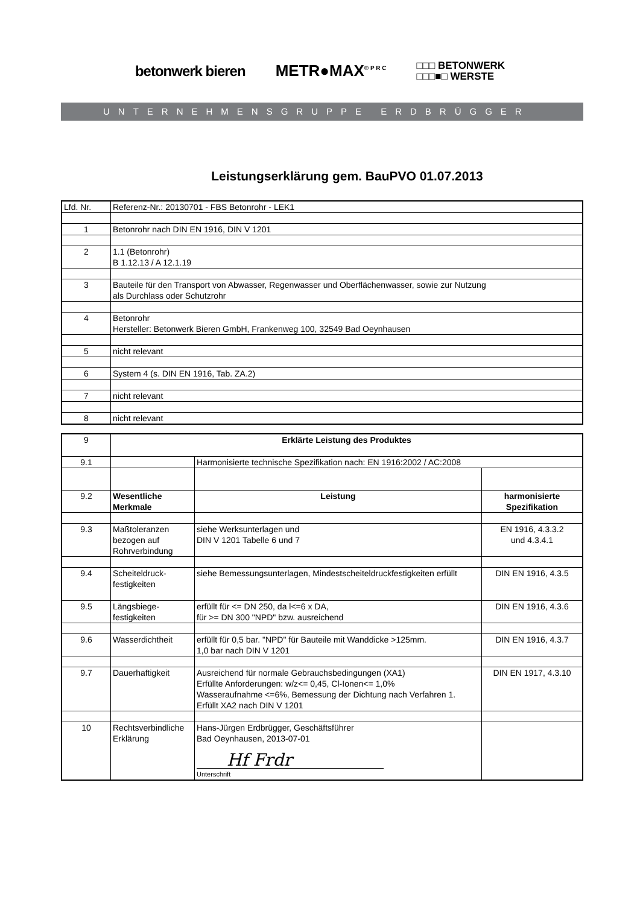betonwerk bieren METR●MAX<sup>® P R C</sup>
□□□ BETONWERK
□□□■□ WERSTE
UNTERNEHMENSGRUPPE ERDBRÜGGER
Leistungserklärung gem. BauPVO 01.07.2013
| Lfd. Nr. | Referenz-Nr.: 20130701 - FBS Betonrohr - LEK1 |
| 1 | Betonrohr nach DIN EN 1916, DIN V 1201 |
| 2 | 1.1 (Betonrohr) B 1.12.13 / A 12.1.19 |
| 3 | Bauteile für den Transport von Abwasser, Regenwasser und Oberflächenwasser, sowie zur Nutzung als Durchlass oder Schutzrohr |
| 4 | Betonrohr Hersteller: Betonwerk Bieren GmbH, Frankenweg 100, 32549 Bad Oeynhausen |
| 5 | nicht relevant |
| 6 | System 4 (s. DIN EN 1916, Tab. ZA.2) |
| 7 | nicht relevant |
| 8 | nicht relevant |
| 9 | Erklärte Leistung des Produktes | | |
| 9.1 | | Harmonisierte technische Spezifikation nach: EN 1916:2002 / AC:2008 | |
| 9.2 | Wesentliche Merkmale | Leistung | harmonisierte Spezifikation |
| 9.3 | Maßtoleranzen bezogen auf Rohrverbindung | siehe Werksunterlagen und DIN V 1201 Tabelle 6 und 7 | EN 1916, 4.3.3.2 und 4.3.4.1 |
| 9.4 | Scheiteldruck- festigkeiten | siehe Bemessungsunterlagen, Mindestscheiteldruckfestigkeiten erfüllt | DIN EN 1916, 4.3.5 |
| 9.5 | Längsbiege- festigkeiten | erfüllt für <= DN 250, da l<=6 x DA, für >= DN 300 "NPD" bzw. ausreichend | DIN EN 1916, 4.3.6 |
| 9.6 | Wasserdichtheit | erfüllt für 0,5 bar. "NPD" für Bauteile mit Wanddicke >125mm. 1,0 bar nach DIN V 1201 | DIN EN 1916, 4.3.7 |
| 9.7 | Dauerhaftigkeit | Ausreichend für normale Gebrauchsbedingungen (XA1) Erfüllte Anforderungen: w/z<= 0,45, Cl-Ionen<= 1,0% Wasseraufnahme <=6%, Bemessung der Dichtung nach Verfahren 1. Erfüllt XA2 nach DIN V 1201 | DIN EN 1917, 4.3.10 |
| 10 | Rechtsverbindliche Erklärung | Hans-Jürgen Erdbrügger, Geschäftsführer Bad Oeynhausen, 2013-07-01 Hf Frdr Unterschrift | |